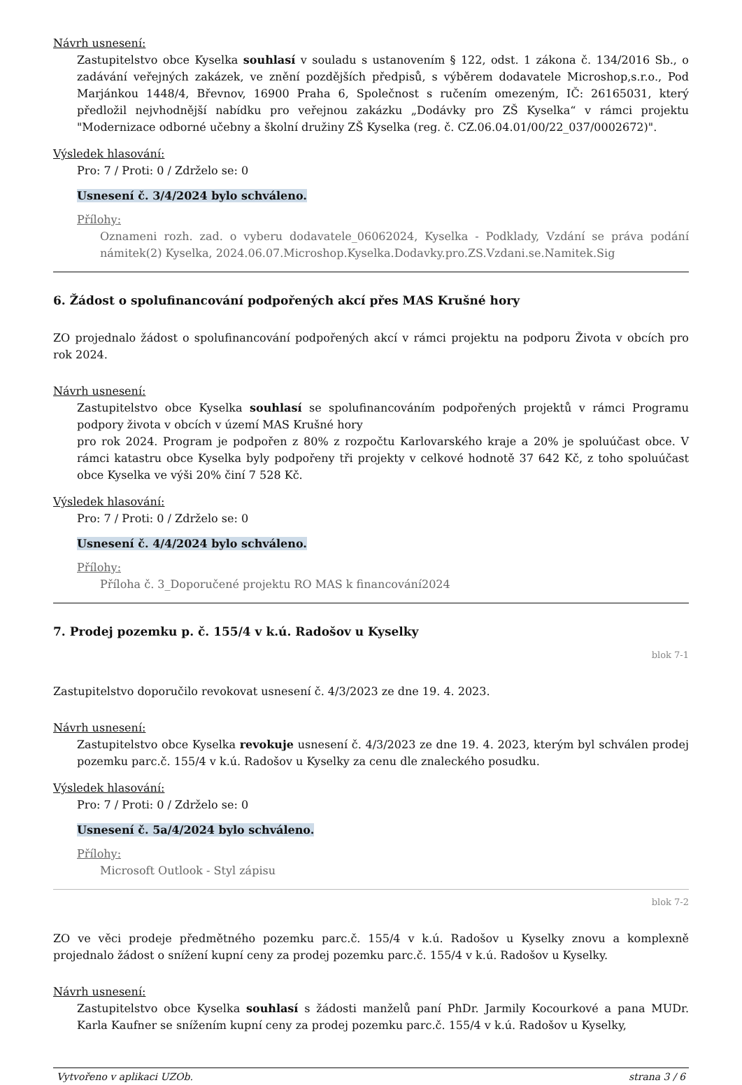Návrh usnesení:
Zastupitelstvo obce Kyselka souhlasí v souladu s ustanovením § 122, odst. 1 zákona č. 134/2016 Sb., o zadávání veřejných zakázek, ve znění pozdějších předpisů, s výběrem dodavatele Microshop,s.r.o., Pod Marjánkou 1448/4, Břevnov, 16900 Praha 6, Společnost s ručením omezeným, IČ: 26165031, který předložil nejvhodnější nabídku pro veřejnou zakázku „Dodávky pro ZŠ Kyselka“ v rámci projektu "Modernizace odborné učebny a školní družiny ZŠ Kyselka (reg. č. CZ.06.04.01/00/22_037/0002672)".
Výsledek hlasování:
Pro: 7 / Proti: 0 / Zdrželo se: 0
Usnesení č. 3/4/2024 bylo schváleno.
Přílohy:
Oznameni rozh. zad. o vyberu dodavatele_06062024, Kyselka - Podklady, Vzdání se práva podání námitek(2) Kyselka, 2024.06.07.Microshop.Kyselka.Dodavky.pro.ZS.Vzdani.se.Namitek.Sig
6. Žádost o spolufinancování podpořených akcí přes MAS Krušné hory
ZO projednalo žádost o spolufinancování podpořených akcí v rámci projektu na podporu Života v obcích pro rok 2024.
Návrh usnesení:
Zastupitelstvo obce Kyselka souhlasí se spolufinancováním podpořených projektů v rámci Programu podpory života v obcích v území MAS Krušné hory
pro rok 2024. Program je podpořen z 80% z rozpočtu Karlovarského kraje a 20% je spoluúčast obce. V rámci katastru obce Kyselka byly podpořeny tři projekty v celkové hodnotě 37 642 Kč, z toho spoluúčast obce Kyselka ve výši 20% činí 7 528 Kč.
Výsledek hlasování:
Pro: 7 / Proti: 0 / Zdrželo se: 0
Usnesení č. 4/4/2024 bylo schváleno.
Přílohy:
Příloha č. 3_Doporučené projektu RO MAS k financování2024
7. Prodej pozemku p. č. 155/4 v k.ú. Radošov u Kyselky
blok 7-1
Zastupitelstvo doporučilo revokovat usnesení č. 4/3/2023 ze dne 19. 4. 2023.
Návrh usnesení:
Zastupitelstvo obce Kyselka revokuje usnesení č. 4/3/2023 ze dne 19. 4. 2023, kterým byl schválen prodej pozemku parc.č. 155/4 v k.ú. Radošov u Kyselky za cenu dle znaleckého posudku.
Výsledek hlasování:
Pro: 7 / Proti: 0 / Zdrželo se: 0
Usnesení č. 5a/4/2024 bylo schváleno.
Přílohy:
Microsoft Outlook - Styl zápisu
blok 7-2
ZO ve věci prodeje předmětného pozemku parc.č. 155/4 v k.ú. Radošov u Kyselky znovu a komplexně projednalo žádost o snížení kupní ceny za prodej pozemku parc.č. 155/4 v k.ú. Radošov u Kyselky.
Návrh usnesení:
Zastupitelstvo obce Kyselka souhlasí s žádosti manželů paní PhDr. Jarmily Kocourkové a pana MUDr. Karla Kaufner se snížením kupní ceny za prodej pozemku parc.č. 155/4 v k.ú. Radošov u Kyselky,
Vytvořeno v aplikaci UZOb. strana 3 / 6